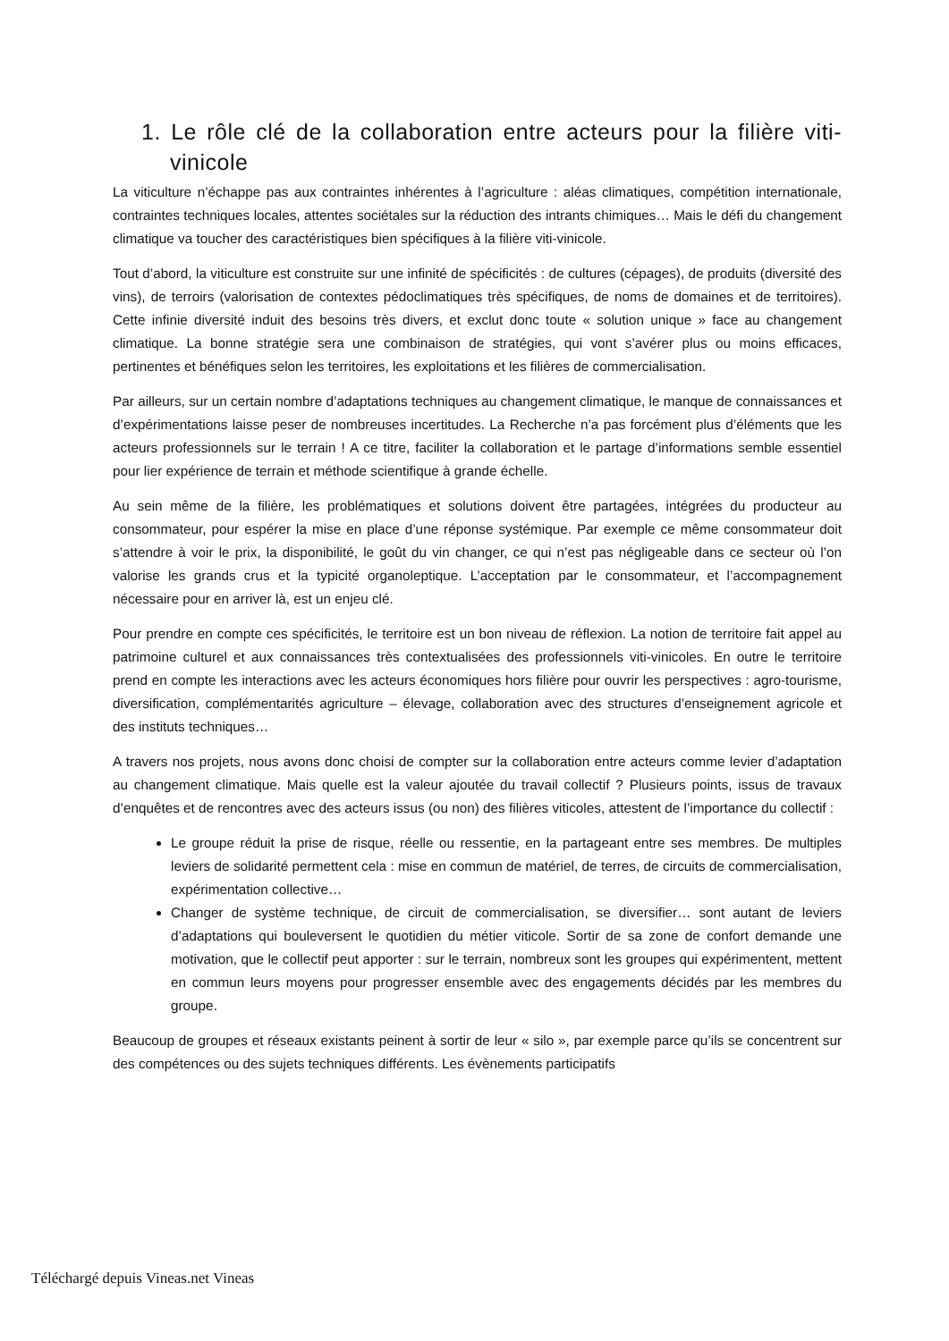1. Le rôle clé de la collaboration entre acteurs pour la filière viti-vinicole
La viticulture n’échappe pas aux contraintes inhérentes à l’agriculture : aléas climatiques, compétition internationale, contraintes techniques locales, attentes sociétales sur la réduction des intrants chimiques… Mais le défi du changement climatique va toucher des caractéristiques bien spécifiques à la filière viti-vinicole.
Tout d’abord, la viticulture est construite sur une infinité de spécificités : de cultures (cépages), de produits (diversité des vins), de terroirs (valorisation de contextes pédoclimatiques très spécifiques, de noms de domaines et de territoires). Cette infinie diversité induit des besoins très divers, et exclut donc toute « solution unique » face au changement climatique. La bonne stratégie sera une combinaison de stratégies, qui vont s’avérer plus ou moins efficaces, pertinentes et bénéfiques selon les territoires, les exploitations et les filières de commercialisation.
Par ailleurs, sur un certain nombre d’adaptations techniques au changement climatique, le manque de connaissances et d’expérimentations laisse peser de nombreuses incertitudes. La Recherche n’a pas forcément plus d’éléments que les acteurs professionnels sur le terrain ! A ce titre, faciliter la collaboration et le partage d’informations semble essentiel pour lier expérience de terrain et méthode scientifique à grande échelle.
Au sein même de la filière, les problématiques et solutions doivent être partagées, intégrées du producteur au consommateur, pour espérer la mise en place d’une réponse systémique. Par exemple ce même consommateur doit s’attendre à voir le prix, la disponibilité, le goût du vin changer, ce qui n’est pas négligeable dans ce secteur où l’on valorise les grands crus et la typicité organoleptique. L’acceptation par le consommateur, et l’accompagnement nécessaire pour en arriver là, est un enjeu clé.
Pour prendre en compte ces spécificités, le territoire est un bon niveau de réflexion. La notion de territoire fait appel au patrimoine culturel et aux connaissances très contextualisées des professionnels viti-vinicoles. En outre le territoire prend en compte les interactions avec les acteurs économiques hors filière pour ouvrir les perspectives : agro-tourisme, diversification, complémentarités agriculture – élevage, collaboration avec des structures d’enseignement agricole et des instituts techniques…
A travers nos projets, nous avons donc choisi de compter sur la collaboration entre acteurs comme levier d’adaptation au changement climatique. Mais quelle est la valeur ajoutée du travail collectif ? Plusieurs points, issus de travaux d’enquêtes et de rencontres avec des acteurs issus (ou non) des filières viticoles, attestent de l’importance du collectif :
Le groupe réduit la prise de risque, réelle ou ressentie, en la partageant entre ses membres. De multiples leviers de solidarité permettent cela : mise en commun de matériel, de terres, de circuits de commercialisation, expérimentation collective…
Changer de système technique, de circuit de commercialisation, se diversifier… sont autant de leviers d’adaptations qui bouleversent le quotidien du métier viticole. Sortir de sa zone de confort demande une motivation, que le collectif peut apporter : sur le terrain, nombreux sont les groupes qui expérimentent, mettent en commun leurs moyens pour progresser ensemble avec des engagements décidés par les membres du groupe.
Beaucoup de groupes et réseaux existants peinent à sortir de leur « silo », par exemple parce qu’ils se concentrent sur des compétences ou des sujets techniques différents. Les évènements participatifs
Téléchargé depuis Vineas.net Vineas